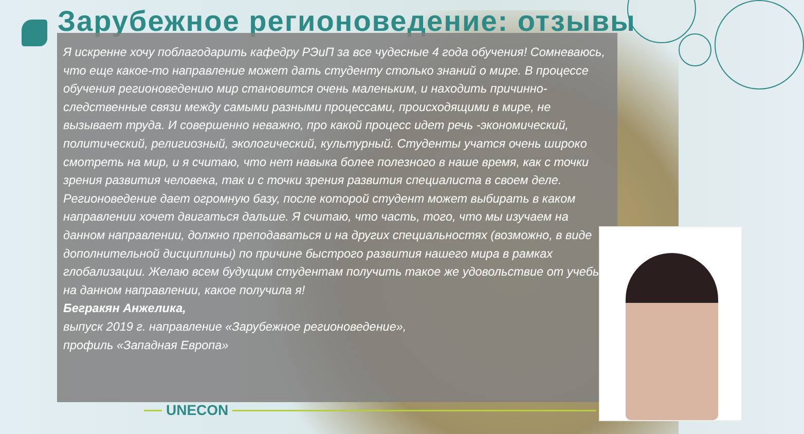Зарубежное регионоведение: отзывы
Я искренне хочу поблагодарить кафедру РЭиП за все чудесные 4 года обучения! Сомневаюсь, что еще какое-то направление может дать студенту столько знаний о мире. В процессе обучения регионоведению мир становится очень маленьким, и находить причинно-следственные связи между самыми разными процессами, происходящими в мире, не вызывает труда. И совершенно неважно, про какой процесс идет речь -экономический, политический, религиозный, экологический, культурный. Студенты учатся очень широко смотреть на мир, и я считаю, что нет навыка более полезного в наше время, как с точки зрения развития человека, так и с точки зрения развития специалиста в своем деле. Регионоведение дает огромную базу, после которой студент может выбирать в каком направлении хочет двигаться дальше. Я считаю, что часть, того, что мы изучаем на данном направлении, должно преподаваться и на других специальностях (возможно, в виде дополнительной дисциплины) по причине быстрого развития нашего мира в рамках глобализации. Желаю всем будущим студентам получить такое же удовольствие от учебы на данном направлении, какое получила я!
Бегракян Анжелика,
выпуск 2019 г. направление «Зарубежное регионоведение»,
профиль «Западная Европа»
UNECON